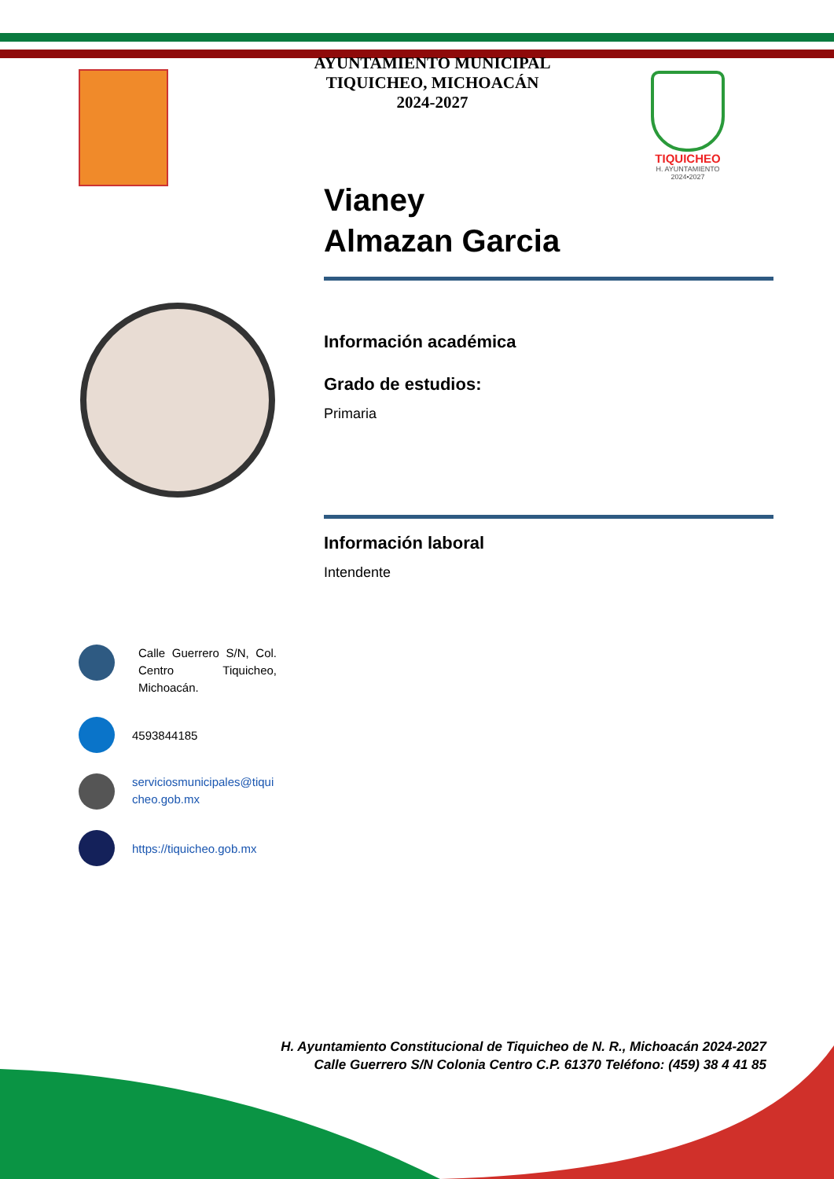AYUNTAMIENTO MUNICIPAL
TIQUICHEO, MICHOACÁN
2024-2027
TIQUICHEO
H. AYUNTAMIENTO
2024•2027
Vianey
Almazan Garcia
Información académica
Grado de estudios:
Primaria
Información laboral
Intendente
Calle Guerrero S/N, Col. Centro Tiquicheo, Michoacán.
4593844185
serviciosmunicipales@tiquicheo.gob.mx
https://tiquicheo.gob.mx
H. Ayuntamiento Constitucional de Tiquicheo de N. R., Michoacán 2024-2027
Calle Guerrero S/N Colonia Centro C.P. 61370 Teléfono: (459) 38 4 41 85